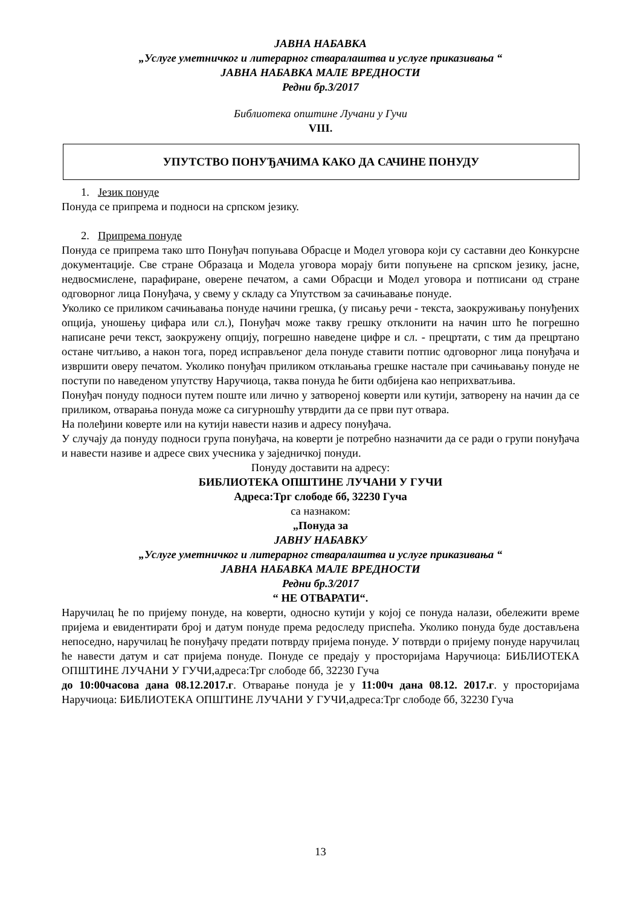ЈАВНА НАБАВКА
„Услуге уметничког и литерарног стваралаштва и услуге приказивања “
ЈАВНА НАБАВКА МАЛЕ ВРЕДНОСТИ
Редни бр.3/2017
Библиотека општине Лучани у Гучи
VIII.
УПУТСТВО ПОНУЂАЧИМА КАКО ДА САЧИНЕ ПОНУДУ
1. Језик понуде
Понуда се припрема и подноси на српском језику.
2. Припрема понуде
Понуда се припрема тако што Понуђач попуњава Обрасце и Модел уговора који су саставни део Конкурсне документације. Све стране Образаца и Модела уговора морају бити попуњене на српском језику, јасне, недвосмислене, парафиране, оверене печатом, а сами Обрасци и Модел уговора и потписани од стране одговорног лица Понуђача, у свему у складу са Упутством за сачињавање понуде.
Уколико се приликом сачињавања понуде начини грешка, (у писању речи - текста, заокруживању понуђених опција, уношењу цифара или сл.), Понуђач може такву грешку отклонити на начин што ће погрешно написане речи текст, заокружену опцију, погрешно наведене цифре и сл. - прецртати, с тим да прецртано остане читљиво, а након тога, поред исправљеног дела понуде ставити потпис одговорног лица понуђача и извршити оверу печатом. Уколико понуђач приликом отклањања грешке настале при сачињавању понуде не поступи по наведеном упутству Наручиоца, таква понуда ће бити одбијена као неприхватљива.
Понуђач понуду подноси путем поште или лично у затвореној коверти или кутији, затворену на начин да се приликом, отварања понуда може са сигурношћу утврдити да се први пут отвара.
На полеђини коверте или на кутији навести назив и адресу понуђача.
У случају да понуду подноси група понуђача, на коверти је потребно назначити да се ради о групи понуђача и навести називе и адресе свих учесника у заједничкој понуди.
Понуду доставити на адресу:
БИБЛИОТЕКА ОПШТИНЕ ЛУЧАНИ У ГУЧИ
Адреса:Трг слободе бб, 32230 Гуча
са назнаком:
„Понуда за
ЈАВНУ НАБАВКУ
„Услуге уметничког и литерарног стваралаштва и услуге приказивања “
ЈАВНА НАБАВКА МАЛЕ ВРЕДНОСТИ
Редни бр.3/2017
“ НЕ ОТВАРАТИ“.
Наручилац ће по пријему понуде, на коверти, односно кутији у којој се понуда налази, обележити време пријема и евидентирати број и датум понуде према редоследу приспећа. Уколико понуда буде достављена непоседно, наручилац ће понуђачу предати потврду пријема понуде. У потврди о пријему понуде наручилац ће навести датум и сат пријема понуде. Понуде се предају у просторијама Наручиоца: БИБЛИОТЕКА ОПШТИНЕ ЛУЧАНИ У ГУЧИ,адреса:Трг слободе бб, 32230 Гуча
до 10:00часова дана 08.12.2017.г. Отварање понуда је у 11:00ч дана 08.12. 2017.г. у просторијама Наручиоца: БИБЛИОТЕКА ОПШТИНЕ ЛУЧАНИ У ГУЧИ,адреса:Трг слободе бб, 32230 Гуча
13